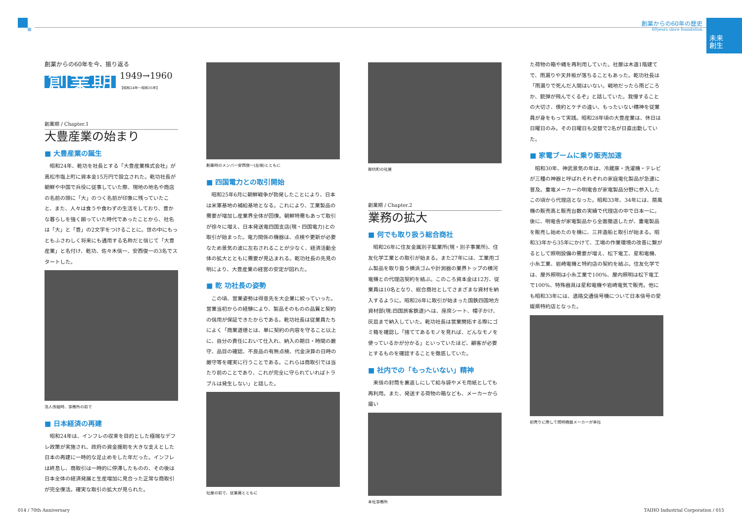創業からの60年の歴史
60years since foundation
未来
創生
創業からの60年を今、振り返る
創業期 1949→1960
【昭和24年～昭和35年】
創業期 / Chapter.1
大豊産業の始まり
■ 大豊産業の誕生
昭和24年、乾功を社長とする「大豊産業株式会社」が高松市塩上町に資本金15万円で設立された。乾功社長が朝鮮や中国で兵役に従事していた際、現地の地名や商店の名前の頭に「大」のつく名前が印象に残っていたこと、また、人々は食うや食わずの生活をしており、豊かな暮らしを強く願っていた時代であったことから、社名は「大」と「豊」の2文字をつけることに。世の中にもっともふさわしく将来にも通用する名称だと信じて「大豊産業」と名付け、乾功、佐々木信一、安西俊一の3名でスタートした。
法人改組時、事務所の前で
■ 日本経済の再建
昭和24年は、インフレの収束を目的とした極端なデフレ政策が実施され、政府の資金援助を大きな支えとした日本の再建に一時的な足止めをした年だった。インフレは終息し、商取引は一時的に停滞したものの、その後は日本全体の経済発展と生産増加に見合った正常な商取引が完全復活。確実な取引の拡大が見られた。
創業時のメンバー安西俊一(左端)とともに
■ 四国電力との取引開始
昭和25年6月に朝鮮戦争が勃発したことにより、日本は米軍基地の補給基地となる。これにより、工業製品の需要が増加し産業界全体が回復。朝鮮特需もあって取引が徐々に増え、日本発送電四国支店(現・四国電力)との取引が始まった。電力関係の機器は、点検や更新が必要なため景気の波に左右されることが少なく、経済活動全体の拡大とともに需要が見込まれる。乾功社長の先見の明により、大豊産業の経営の安定が図れた。
■ 乾 功社長の姿勢
この頃、営業姿勢は得意先を大企業に絞っていった。営業当初からの経験により、製品そのものの品質と契約の信用が保証できたからである。乾功社長は従業員たちによく「商業道徳とは、単に契約の内容を守ること以上に、自分の責任において仕入れ、納入の期日・時間の厳守、品目の確認、不良品の有無点検、代金決算の日時の厳守等を確実に行うことである。これらは商取引では当たり前のことであり、これが完全に守られていればトラブルは発生しない」と話した。
社屋の前で、従業員とともに
御坊町の社屋
創業期 / Chapter.2
業務の拡大
■ 何でも取り扱う総合商社
昭和26年に住友金属別子鉱業所(現・別子事業所)、住友化学工業との取引が始まる。また27年には、工業用ゴム製品を取り扱う横浜ゴムや計測器の業界トップの横河電機との代理店契約を結ぶ。このころ資本金は12万、従業員は10名となり、総合商社としてさまざまな資材を納入するように。昭和26年に取引が始まった国鉄四国地方資材部(現:四国旅客鉄道)へは、座席シート、帽子かけ、灰皿まで納入していた。乾功社長は営業開拓する際にゴミ箱を確認し「捨ててあるモノを見れば、どんなモノを使っているかが分かる」といっていたほど、顧客が必要とするものを確認することを徹底していた。
■ 社内での「もったいない」精神
来信の封筒を裏返しにして給与袋やメモ用紙としても再利用。また、発送する荷物の箱なども、メーカーから届い
本社事務所
た荷物の箱や縄を再利用していた。社屋は木造1階建てで、雨漏りや天井板が落ちることもあった。乾功社長は「雨漏りで死んだ人間はいない。戦地だったら雨どころか、銃弾が飛んでくるぞ」と話していた。我慢することの大切さ、倹約とケチの違い、もったいない精神を従業員が身をもって実践。昭和28年頃の大豊産業は、休日は日曜日のみ。その日曜日も交替で2名が日直出勤していた。
■ 家電ブームに乗り販売加速
昭和30年、神武景気の年は、冷蔵庫・洗濯機・テレビが三種の神器と呼ばれそれぞれの家庭電化製品が急速に普及。重電メーカーの明電舎が家電製品分野に参入したこの頃から代理店となった。昭和33年、34年には、扇風機の販売高と販売台数の実績で代理店の中で日本一に。後に、明電舎が家電製品から全面撤退したが、重電製品を販売し始めたのを機に、三井造船と取引が始まる。昭和33年から35年にかけて、工場の作業環境の改善に繋がるとして照明設備の需要が増え、松下電工、星和電機、小糸工業、岩崎電機と特約店の契約を結ぶ。住友化学では、屋外照明は小糸工業で100%、屋内照明は松下電工で100%、特殊器具は星和電機や岩崎電気で販売。他にも昭和33年には、道路交通信号機について日本信号の愛媛県特約店となった。
初売りに際して照明機器メーカーが来社
014 / 70th Anniversary
TAIHO Industrial Corporation / 015